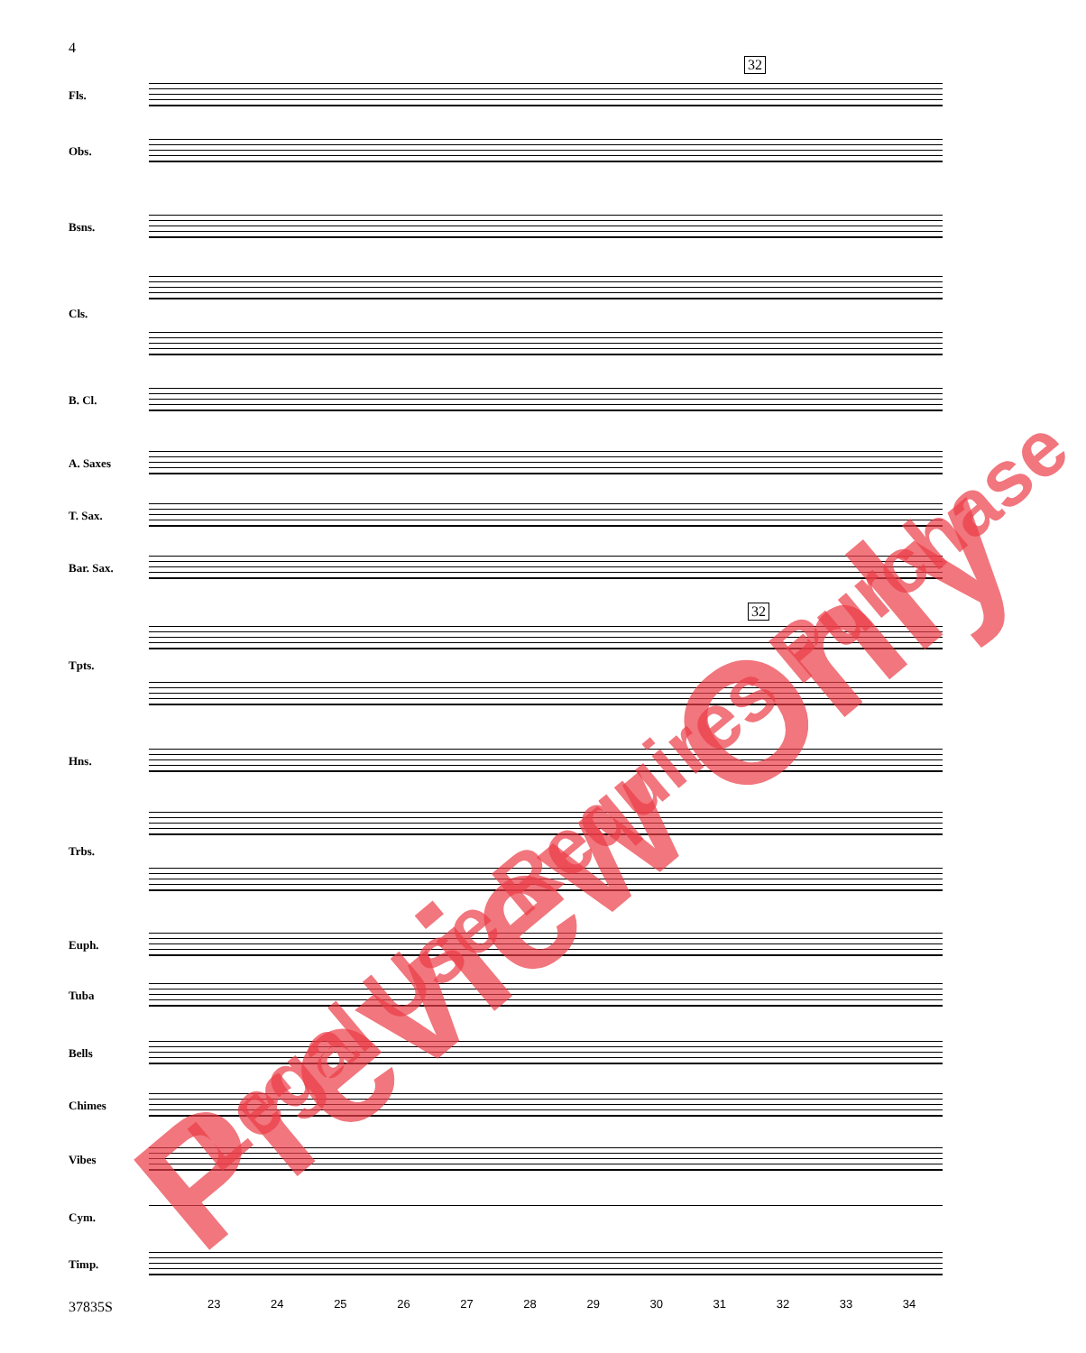4
32
32
Fls.
Obs.
Bsns.
Cls.
B. Cl.
A. Saxes
T. Sax.
Bar. Sax.
Tpts.
Hns.
Trbs.
Euph.
Tuba
Bells
Chimes
Vibes
Cym.
Timp.
37835S
23 24 25 26 27 28 29 30 31 32 33 34
Preview Only Legal Use Requires Purchase